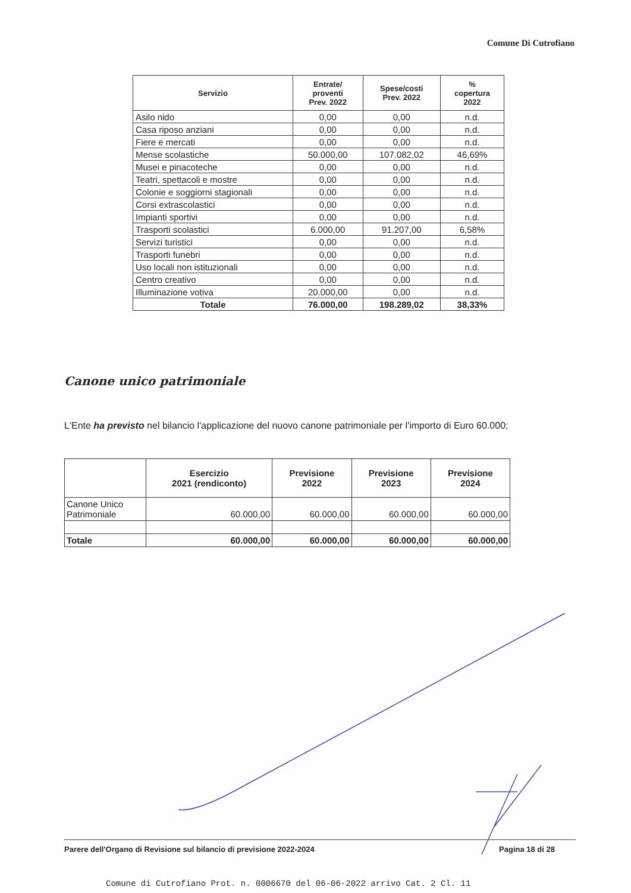Comune Di Cutrofiano
| Servizio | Entrate/ proventi Prev. 2022 | Spese/costi Prev. 2022 | % copertura 2022 |
| --- | --- | --- | --- |
| Asilo nido | 0,00 | 0,00 | n.d. |
| Casa riposo anziani | 0,00 | 0,00 | n.d. |
| Fiere e mercati | 0,00 | 0,00 | n.d. |
| Mense scolastiche | 50.000,00 | 107.082,02 | 46,69% |
| Musei e pinacoteche | 0,00 | 0,00 | n.d. |
| Teatri, spettacoli e mostre | 0,00 | 0,00 | n.d. |
| Colonie e soggiorni stagionali | 0,00 | 0,00 | n.d. |
| Corsi extrascolastici | 0,00 | 0,00 | n.d. |
| Impianti sportivi | 0,00 | 0,00 | n.d. |
| Trasporti scolastici | 6.000,00 | 91.207,00 | 6,58% |
| Servizi turistici | 0,00 | 0,00 | n.d. |
| Trasporti funebri | 0,00 | 0,00 | n.d. |
| Uso locali non istituzionali | 0,00 | 0,00 | n.d. |
| Centro creativo | 0,00 | 0,00 | n.d. |
| Illuminazione votiva | 20.000,00 | 0,00 | n.d. |
| Totale | 76.000,00 | 198.289,02 | 38,33% |
Canone unico patrimoniale
L'Ente ha previsto nel bilancio l'applicazione del nuovo canone patrimoniale per l'importo di Euro 60.000;
| | Esercizio 2021 (rendiconto) | Previsione 2022 | Previsione 2023 | Previsione 2024 |
| --- | --- | --- | --- | --- |
| Canone Unico Patrimoniale | 60.000,00 | 60.000,00 | 60.000,00 | 60.000,00 |
| Totale | 60.000,00 | 60.000,00 | 60.000,00 | 60.000,00 |
Parere dell'Organo di Revisione sul bilancio di previsione 2022-2024 Pagina 18 di 28
Comune di Cutrofiano Prot. n. 0006670 del 06-06-2022 arrivo Cat. 2 Cl. 11